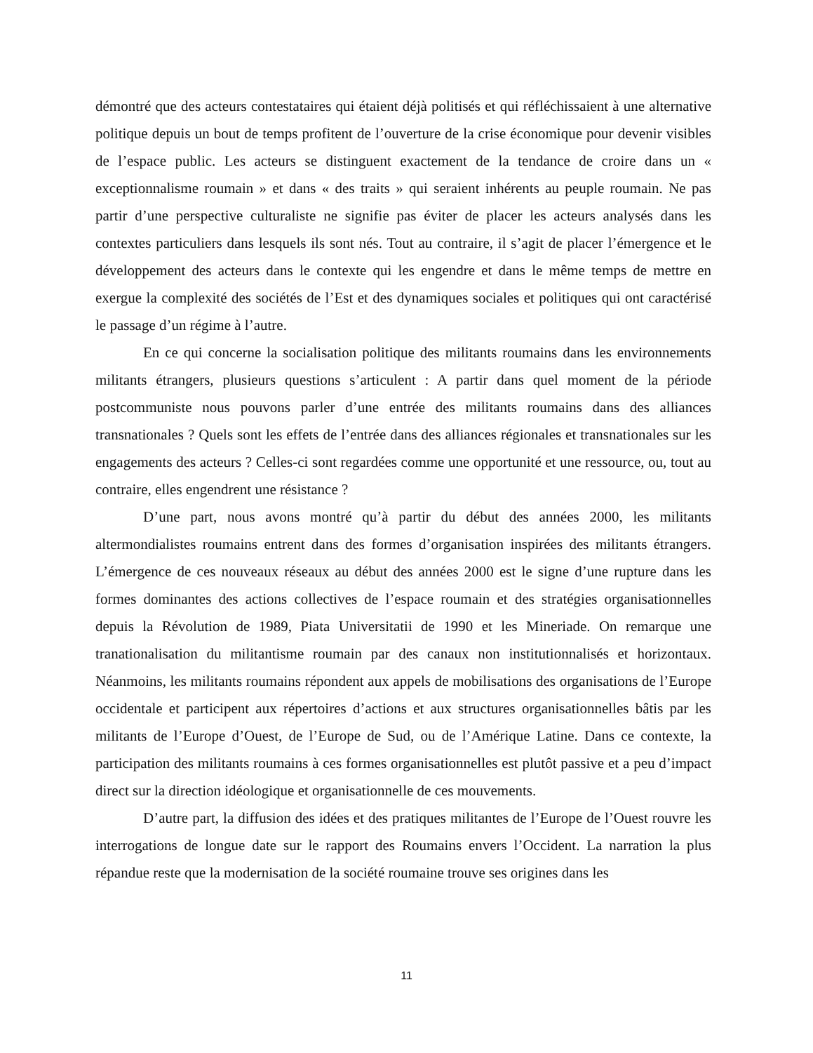démontré que des acteurs contestataires qui étaient déjà politisés et qui réfléchissaient à une alternative politique depuis un bout de temps profitent de l’ouverture de la crise économique pour devenir visibles de l’espace public. Les acteurs se distinguent exactement de la tendance de croire dans un « exceptionnalisme roumain » et dans « des traits » qui seraient inhérents au peuple roumain. Ne pas partir d’une perspective culturaliste ne signifie pas éviter de placer les acteurs analysés dans les contextes particuliers dans lesquels ils sont nés. Tout au contraire, il s’agit de placer l’émergence et le développement des acteurs dans le contexte qui les engendre et dans le même temps de mettre en exergue la complexité des sociétés de l’Est et des dynamiques sociales et politiques qui ont caractérisé le passage d’un régime à l’autre.
En ce qui concerne la socialisation politique des militants roumains dans les environnements militants étrangers, plusieurs questions s’articulent : A partir dans quel moment de la période postcommuniste nous pouvons parler d’une entrée des militants roumains dans des alliances transnationales ? Quels sont les effets de l’entrée dans des alliances régionales et transnationales sur les engagements des acteurs ? Celles-ci sont regardées comme une opportunité et une ressource, ou, tout au contraire, elles engendrent une résistance ?
D’une part, nous avons montré qu’à partir du début des années 2000, les militants altermondialistes roumains entrent dans des formes d’organisation inspirées des militants étrangers. L’émergence de ces nouveaux réseaux au début des années 2000 est le signe d’une rupture dans les formes dominantes des actions collectives de l’espace roumain et des stratégies organisationnelles depuis la Révolution de 1989, Piata Universitatii de 1990 et les Mineriade. On remarque une tranationalisation du militantisme roumain par des canaux non institutionnalisés et horizontaux. Néanmoins, les militants roumains répondent aux appels de mobilisations des organisations de l’Europe occidentale et participent aux répertoires d’actions et aux structures organisationnelles bâtis par les militants de l’Europe d’Ouest, de l’Europe de Sud, ou de l’Amérique Latine. Dans ce contexte, la participation des militants roumains à ces formes organisationnelles est plutôt passive et a peu d’impact direct sur la direction idéologique et organisationnelle de ces mouvements.
D’autre part, la diffusion des idées et des pratiques militantes de l’Europe de l’Ouest rouvre les interrogations de longue date sur le rapport des Roumains envers l’Occident. La narration la plus répandue reste que la modernisation de la société roumaine trouve ses origines dans les
11